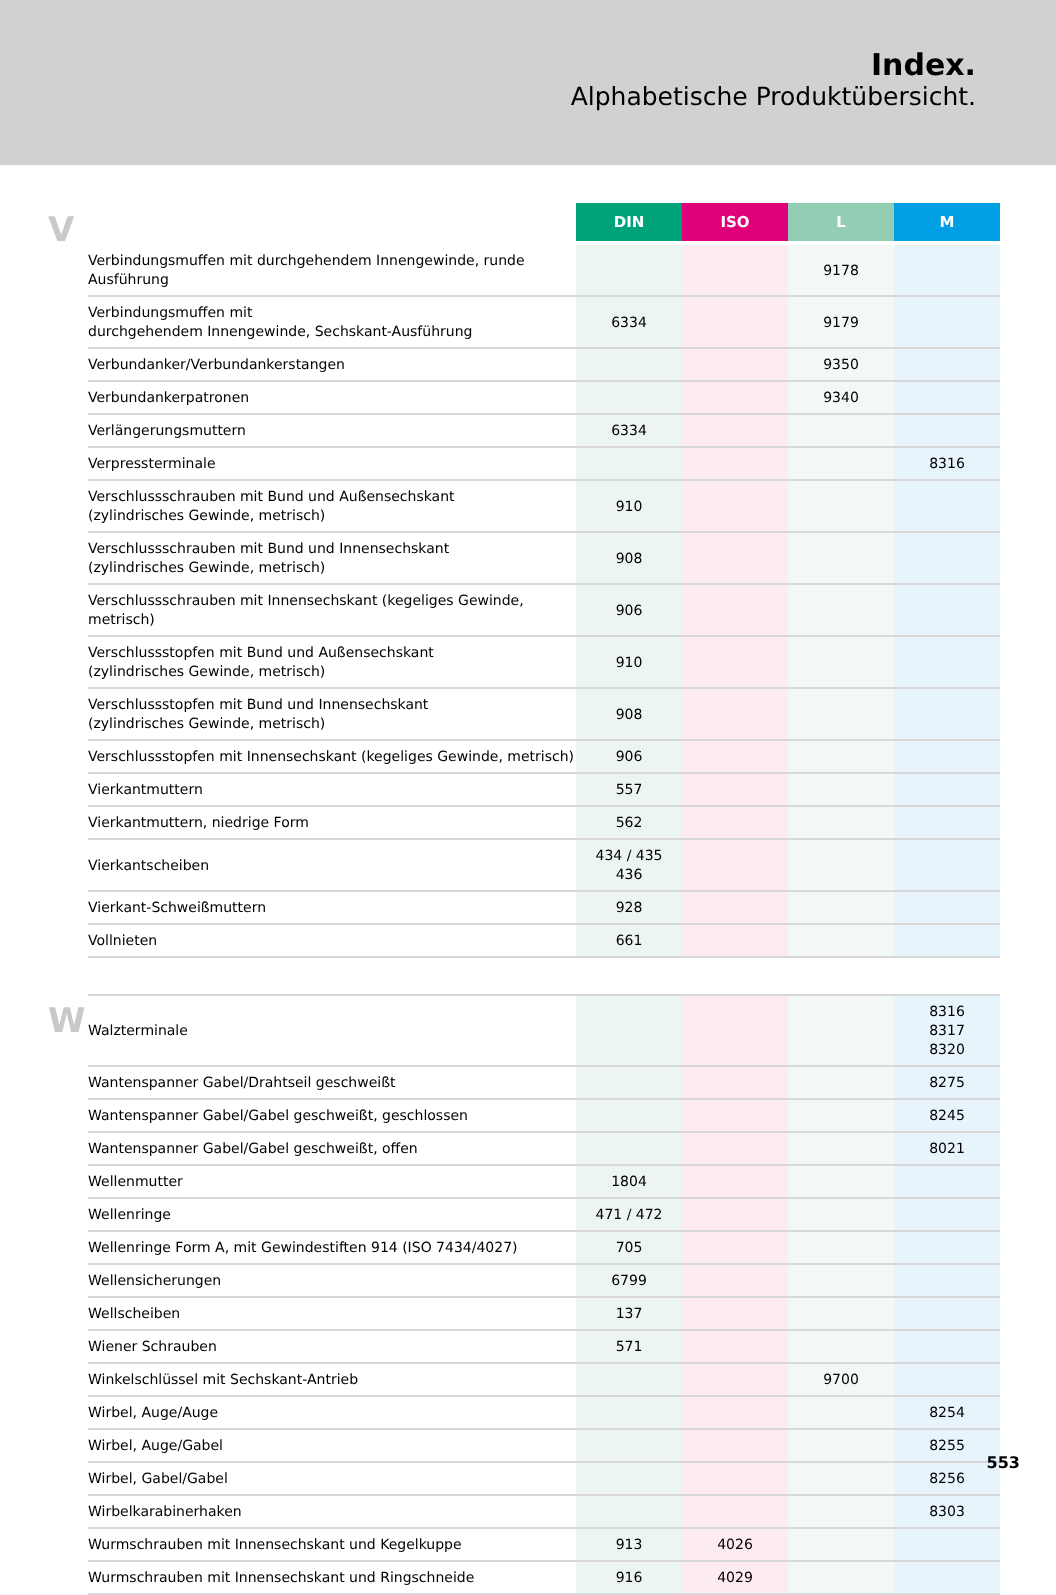Index.
Alphabetische Produktübersicht.
V
| | DIN | ISO | L | M |
| --- | --- | --- | --- | --- |
| Verbindungsmuffen mit durchgehendem Innengewinde, runde Ausführung | | | 9178 | |
| Verbindungsmuffen mit durchgehendem Innengewinde, Sechskant-Ausführung | 6334 | | 9179 | |
| Verbundanker/Verbundankerstangen | | | 9350 | |
| Verbundankerpatronen | | | 9340 | |
| Verlängerungsmuttern | 6334 | | | |
| Verpressterminale | | | | 8316 |
| Verschlussschrauben mit Bund und Außensechskant (zylindrisches Gewinde, metrisch) | 910 | | | |
| Verschlussschrauben mit Bund und Innensechskant (zylindrisches Gewinde, metrisch) | 908 | | | |
| Verschlussschrauben mit Innensechskant (kegeliges Gewinde, metrisch) | 906 | | | |
| Verschlussstopfen mit Bund und Außensechskant (zylindrisches Gewinde, metrisch) | 910 | | | |
| Verschlussstopfen mit Bund und Innensechskant (zylindrisches Gewinde, metrisch) | 908 | | | |
| Verschlussstopfen mit Innensechskant (kegeliges Gewinde, metrisch) | 906 | | | |
| Vierkantmuttern | 557 | | | |
| Vierkantmuttern, niedrige Form | 562 | | | |
| Vierkantscheiben | 434 / 435 436 | | | |
| Vierkant-Schweißmuttern | 928 | | | |
| Vollnieten | 661 | | | |
W
| Walzterminale | | | | 8316 8317 8320 |
| Wantenspanner Gabel/Drahtseil geschweißt | | | | 8275 |
| Wantenspanner Gabel/Gabel geschweißt, geschlossen | | | | 8245 |
| Wantenspanner Gabel/Gabel geschweißt, offen | | | | 8021 |
| Wellenmutter | 1804 | | | |
| Wellenringe | 471 / 472 | | | |
| Wellenringe Form A, mit Gewindestiften 914 (ISO 7434/4027) | 705 | | | |
| Wellensicherungen | 6799 | | | |
| Wellscheiben | 137 | | | |
| Wiener Schrauben | 571 | | | |
| Winkelschlüssel mit Sechskant-Antrieb | | | 9700 | |
| Wirbel, Auge/Auge | | | | 8254 |
| Wirbel, Auge/Gabel | | | | 8255 |
| Wirbel, Gabel/Gabel | | | | 8256 |
| Wirbelkarabinerhaken | | | | 8303 |
| Wurmschrauben mit Innensechskant und Kegelkuppe | 913 | 4026 | | |
| Wurmschrauben mit Innensechskant und Ringschneide | 916 | 4029 | | |
553